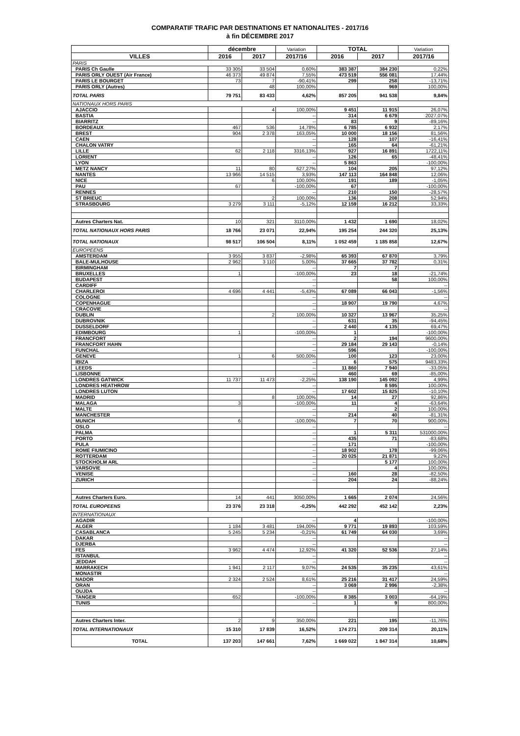COMPARATIF TRAFIC PAR DESTINATIONS ET NATIONALITES - 2017/16
à fin DÉCEMBRE 2017
| | décembre | | Variation | TOTAL | | Variation |
| --- | --- | --- | --- | --- | --- | --- |
| VILLES | 2016 | 2017 | 2017/16 | 2016 | 2017 | 2017/16 |
| PARIS | | | | | | |
| PARIS Ch Gaulle | 33 305 | 33 504 | 0,60% | 383 387 | 384 230 | 0,22% |
| PARIS ORLY OUEST (Air France) | 46 373 | 49 874 | 7,55% | 473 519 | 556 081 | 17,44% |
| PARIS LE BOURGET | 73 | 7 | -90,41% | 299 | 258 | -13,71% |
| PARIS ORLY (Autres) | | 48 | 100,00% | | 969 | 100,00% |
| TOTAL PARIS | 79 751 | 83 433 | 4,62% | 857 205 | 941 538 | 9,84% |
| NATIONAUX HORS PARIS | | | | | | |
| AJACCIO | | 4 | 100,00% | 9 451 | 11 915 | 26,07% |
| BASTIA | | | -- | 314 | 6 679 | 2027,07% |
| BIARRITZ | | | -- | 83 | 9 | -89,16% |
| BORDEAUX | 467 | 536 | 14,78% | 6 785 | 6 932 | 2,17% |
| BREST | 904 | 2 378 | 163,05% | 10 000 | 18 156 | 81,56% |
| CAEN | | | -- | 128 | 107 | -16,41% |
| CHALON VATRY | | | -- | 165 | 64 | -61,21% |
| LILLE | 62 | 2 118 | 3316,13% | 927 | 16 891 | 1722,11% |
| LORIENT | | | -- | 126 | 65 | -48,41% |
| LYON | | | -- | 5 863 | | -100,00% |
| METZ NANCY | 11 | 80 | 627,27% | 104 | 205 | 97,12% |
| NANTES | 13 966 | 14 515 | 3,93% | 147 113 | 164 848 | 12,06% |
| NICE | | 6 | 100,00% | 191 | 189 | -1,05% |
| PAU | 67 | | -100,00% | 67 | | -100,00% |
| RENNES | | | -- | 210 | 150 | -28,57% |
| ST BRIEUC | | 2 | 100,00% | 136 | 208 | 52,94% |
| STRASBOURG | 3 279 | 3 111 | -5,12% | 12 159 | 16 212 | 33,33% |
| Autres Charters Nat. | 10 | 321 | 3110,00% | 1 432 | 1 690 | 18,02% |
| TOTAL NATIONAUX HORS PARIS | 18 766 | 23 071 | 22,94% | 195 254 | 244 320 | 25,13% |
| TOTAL NATIONAUX | 98 517 | 106 504 | 8,11% | 1 052 459 | 1 185 858 | 12,67% |
| EUROPEENS | | | | | | |
| AMSTERDAM | 3 955 | 3 837 | -2,98% | 65 393 | 67 870 | 3,79% |
| BALE-MULHOUSE | 2 962 | 3 110 | 5,00% | 37 665 | 37 782 | 0,31% |
| BIRMINGHAM | | | -- | 7 | 7 | |
| BRUXELLES | 1 | | -100,00% | 23 | 18 | -21,74% |
| BUDAPEST | | | -- | | 58 | 100,00% |
| CARDIFF | | | -- | | | -- |
| CHARLEROI | 4 696 | 4 441 | -5,43% | 67 089 | 66 043 | -1,56% |
| COLOGNE | | | -- | | | -- |
| COPENHAGUE | | | -- | 18 907 | 19 790 | 4,67% |
| CRACOVIE | | | -- | | | -- |
| DUBLIN | | 2 | 100,00% | 10 327 | 13 967 | 35,25% |
| DUBROVNIK | | | -- | 631 | 35 | -94,45% |
| DUSSELDORF | | | -- | 2 440 | 4 135 | 69,47% |
| EDIMBOURG | 1 | | -100,00% | 1 | | -100,00% |
| FRANCFORT | | | -- | 2 | 194 | 9600,00% |
| FRANCFORT HAHN | | | -- | 29 184 | 29 143 | -0,14% |
| FUNCHAL | | | -- | 596 | | -100,00% |
| GENEVE | 1 | 6 | 500,00% | 100 | 123 | 23,00% |
| IBIZA | | | -- | 6 | 575 | 9483,33% |
| LEEDS | | | -- | 11 860 | 7 940 | -33,05% |
| LISBONNE | | | -- | 460 | 69 | -85,00% |
| LONDRES GATWICK | 11 737 | 11 473 | -2,25% | 138 190 | 145 092 | 4,99% |
| LONDRES HEATHROW | | | -- | | 8 595 | 100,00% |
| LONDRES LUTON | | | -- | 17 602 | 15 825 | -10,10% |
| MADRID | | 8 | 100,00% | 14 | 27 | 92,86% |
| MALAGA | 3 | | -100,00% | 11 | 4 | -63,64% |
| MALTE | | | -- | | 2 | 100,00% |
| MANCHESTER | | | -- | 214 | 40 | -81,31% |
| MUNICH | 6 | | -100,00% | 7 | 70 | 900,00% |
| OSLO | | | -- | | | -- |
| PALMA | | | -- | 1 | 5 311 | 531000,00% |
| PORTO | | | -- | 435 | 71 | -83,68% |
| PULA | | | -- | 171 | | -100,00% |
| ROME FIUMICINO | | | -- | 18 902 | 178 | -99,06% |
| ROTTERDAM | | | -- | 20 025 | 21 871 | 9,22% |
| STOCKHOLM ARL | | | -- | | 5 177 | 100,00% |
| VARSOVIE | | | -- | | 4 | 100,00% |
| VENISE | | | -- | 160 | 28 | -82,50% |
| ZURICH | | | -- | 204 | 24 | -88,24% |
| Autres Charters Euro. | 14 | 441 | 3050,00% | 1 665 | 2 074 | 24,56% |
| TOTAL EUROPEENS | 23 376 | 23 318 | -0,25% | 442 292 | 452 142 | 2,23% |
| INTERNATIONAUX | | | | | | |
| AGADIR | | | -- | 4 | | -100,00% |
| ALGER | 1 184 | 3 481 | 194,00% | 9 771 | 19 893 | 103,59% |
| CASABLANCA | 5 245 | 5 234 | -0,21% | 61 749 | 64 030 | 3,69% |
| DAKAR | | | -- | | | -- |
| DJERBA | | | -- | | | -- |
| FES | 3 962 | 4 474 | 12,92% | 41 320 | 52 536 | 27,14% |
| ISTANBUL | | | -- | | | -- |
| JEDDAH | | | -- | | | -- |
| MARRAKECH | 1 941 | 2 117 | 9,07% | 24 535 | 35 235 | 43,61% |
| MONASTIR | | | -- | | | -- |
| NADOR | 2 324 | 2 524 | 8,61% | 25 216 | 31 417 | 24,59% |
| ORAN | | | -- | 3 069 | 2 996 | -2,38% |
| OUJDA | | | -- | | | -- |
| TANGER | 652 | | -100,00% | 8 385 | 3 003 | -64,19% |
| TUNIS | | | -- | 1 | 9 | 800,00% |
| Autres Charters Inter. | 2 | 9 | 350,00% | 221 | 195 | -11,76% |
| TOTAL INTERNATIONAUX | 15 310 | 17 839 | 16,52% | 174 271 | 209 314 | 20,11% |
| TOTAL | 137 203 | 147 661 | 7,62% | 1 669 022 | 1 847 314 | 10,68% |